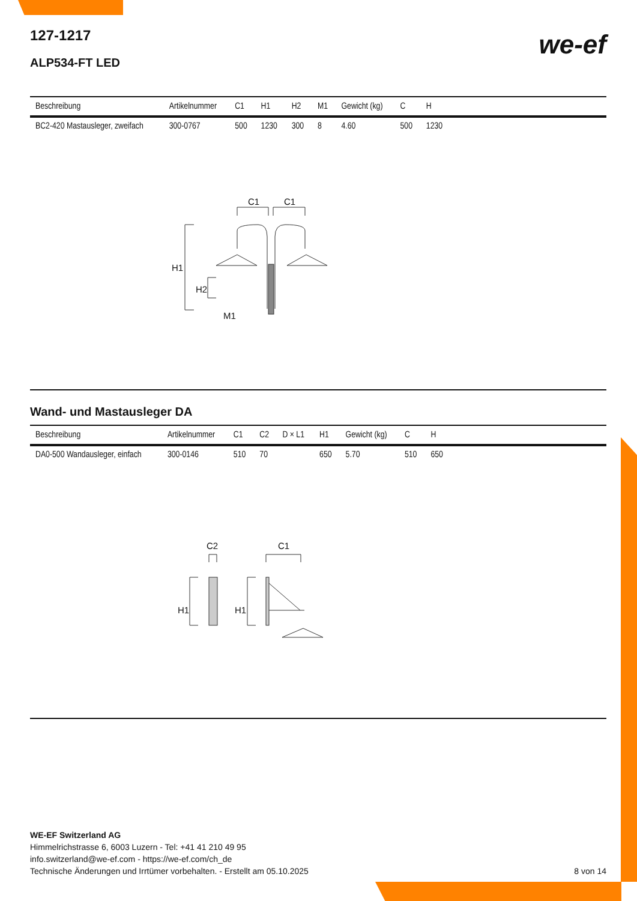127-1217
ALP534-FT LED
we-ef
| Beschreibung | Artikelnummer | C1 | H1 | H2 | M1 | Gewicht (kg) | C | H | |
| --- | --- | --- | --- | --- | --- | --- | --- | --- | --- |
| BC2-420 Mastausleger, zweifach | 300-0767 | 500 | 1230 | 300 | 8 | 4.60 | 500 | 1230 | |
C1
C1
H1
H2
M1
Wand- und Mastausleger DA
| Beschreibung | Artikelnummer | C1 | C2 | D × L1 | H1 | Gewicht (kg) | C | H | |
| --- | --- | --- | --- | --- | --- | --- | --- | --- | --- |
| DA0-500 Wandausleger, einfach | 300-0146 | 510 | 70 | | 650 | 5.70 | 510 | 650 | |
C2
C1
H1
H1
WE-EF Switzerland AG
Himmelrichstrasse 6, 6003 Luzern - Tel: +41 41 210 49 95
info.switzerland@we-ef.com - https://we-ef.com/ch_de
Technische Änderungen und Irrtümer vorbehalten. - Erstellt am 05.10.2025 8 von 14